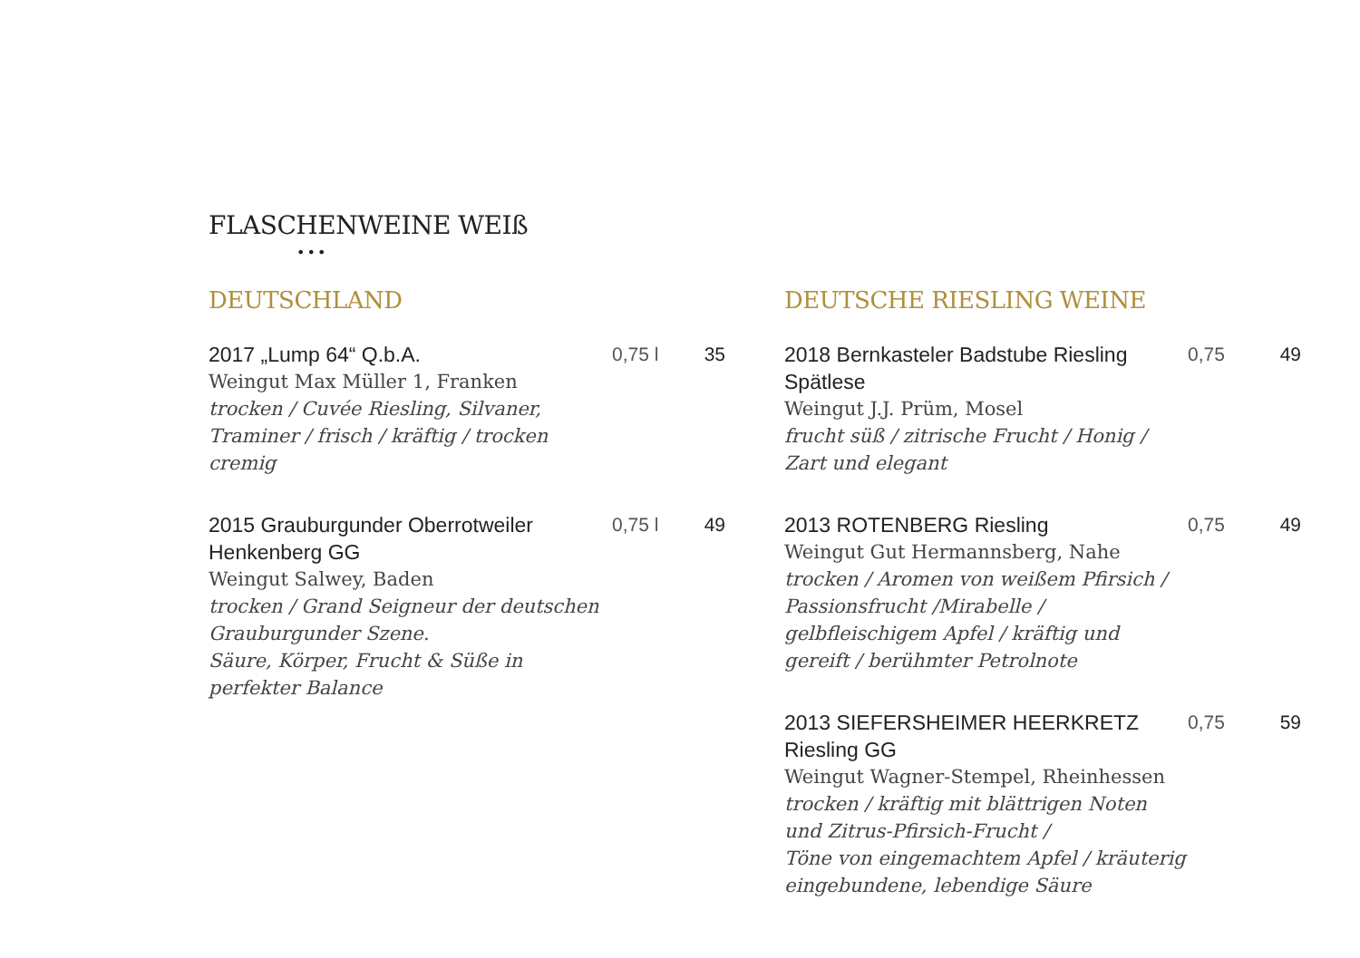FLASCHENWEINE WEIß
•••
DEUTSCHLAND
2017 „Lump 64“ Q.b.A.
Weingut Max Müller 1, Franken
trocken / Cuvée Riesling, Silvaner, Traminer / frisch / kräftig / trocken cremig
0,75 l
35
2015 Grauburgunder Oberrotweiler Henkenberg GG
Weingut Salwey, Baden
trocken / Grand Seigneur der deutschen Grauburgunder Szene.
Säure, Körper, Frucht & Süße in perfekter Balance
0,75 l
49
DEUTSCHE RIESLING WEINE
2018 Bernkasteler Badstube Riesling Spätlese
Weingut J.J. Prüm, Mosel
frucht süß / zitrische Frucht / Honig / Zart und elegant
0,75 49
2013 ROTENBERG Riesling
Weingut Gut Hermannsberg, Nahe
trocken / Aromen von weißem Pfirsich / Passionsfrucht /Mirabelle / gelbfleischigem Apfel / kräftig und gereift / berühmter Petrolnote
0,75 49
2013 SIEFERSHEIMER HEERKRETZ Riesling GG
Weingut Wagner-Stempel, Rheinhessen
trocken / kräftig mit blättrigen Noten und Zitrus-Pfirsich-Frucht /
Töne von eingemachtem Apfel / kräuterig eingebundene, lebendige Säure
0,75 59